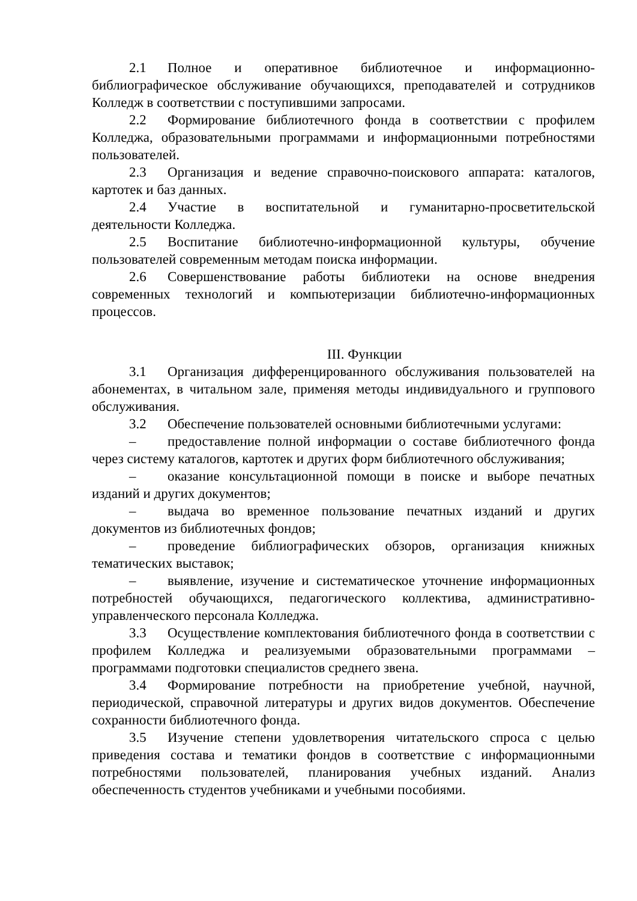2.1 Полное и оперативное библиотечное и информационно-библиографическое обслуживание обучающихся, преподавателей и сотрудников Колледж в соответствии с поступившими запросами.
2.2 Формирование библиотечного фонда в соответствии с профилем Колледжа, образовательными программами и информационными потребностями пользователей.
2.3 Организация и ведение справочно-поискового аппарата: каталогов, картотек и баз данных.
2.4 Участие в воспитательной и гуманитарно-просветительской деятельности Колледжа.
2.5 Воспитание библиотечно-информационной культуры, обучение пользователей современным методам поиска информации.
2.6 Совершенствование работы библиотеки на основе внедрения современных технологий и компьютеризации библиотечно-информационных процессов.
III. Функции
3.1 Организация дифференцированного обслуживания пользователей на абонементах, в читальном зале, применяя методы индивидуального и группового обслуживания.
3.2 Обеспечение пользователей основными библиотечными услугами:
– предоставление полной информации о составе библиотечного фонда через систему каталогов, картотек и других форм библиотечного обслуживания;
– оказание консультационной помощи в поиске и выборе печатных изданий и других документов;
– выдача во временное пользование печатных изданий и других документов из библиотечных фондов;
– проведение библиографических обзоров, организация книжных тематических выставок;
– выявление, изучение и систематическое уточнение информационных потребностей обучающихся, педагогического коллектива, административно-управленческого персонала Колледжа.
3.3 Осуществление комплектования библиотечного фонда в соответствии с профилем Колледжа и реализуемыми образовательными программами – программами подготовки специалистов среднего звена.
3.4 Формирование потребности на приобретение учебной, научной, периодической, справочной литературы и других видов документов. Обеспечение сохранности библиотечного фонда.
3.5 Изучение степени удовлетворения читательского спроса с целью приведения состава и тематики фондов в соответствие с информационными потребностями пользователей, планирования учебных изданий. Анализ обеспеченность студентов учебниками и учебными пособиями.